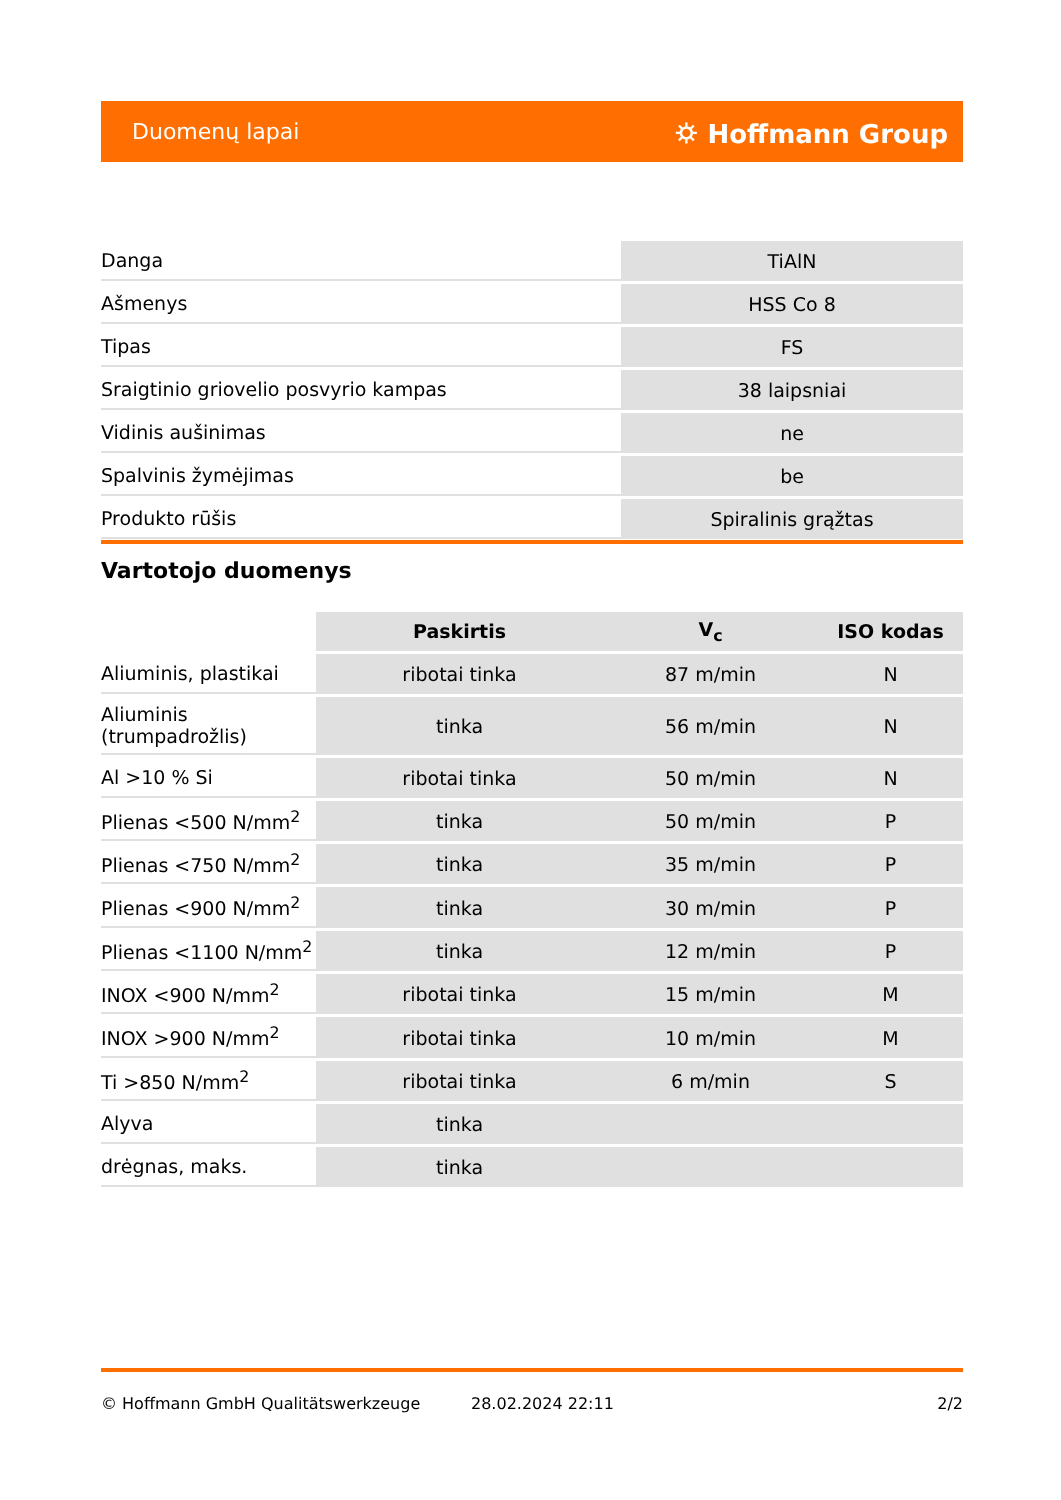Duomenų lapai ⛭ Hoffmann Group
| Danga | TiAlN |
| Ašmenys | HSS Co 8 |
| Tipas | FS |
| Sraigtinio griovelio posvyrio kampas | 38 laipsniai |
| Vidinis aušinimas | ne |
| Spalvinis žymėjimas | be |
| Produkto rūšis | Spiralinis grąžtas |
Vartotojo duomenys
| | Paskirtis | V<sub>c</sub> | ISO kodas |
| --- | --- | --- | --- |
| Aliuminis, plastikai | ribotai tinka | 87 m/min | N |
| Aliuminis (trumpadrožlis) | tinka | 56 m/min | N |
| Al >10 % Si | ribotai tinka | 50 m/min | N |
| Plienas <500 N/mm<sup>2</sup> | tinka | 50 m/min | P |
| Plienas <750 N/mm<sup>2</sup> | tinka | 35 m/min | P |
| Plienas <900 N/mm<sup>2</sup> | tinka | 30 m/min | P |
| Plienas <1100 N/mm<sup>2</sup> | tinka | 12 m/min | P |
| INOX <900 N/mm<sup>2</sup> | ribotai tinka | 15 m/min | M |
| INOX >900 N/mm<sup>2</sup> | ribotai tinka | 10 m/min | M |
| Ti >850 N/mm<sup>2</sup> | ribotai tinka | 6 m/min | S |
| Alyva | tinka | | |
| drėgnas, maks. | tinka | | |
© Hoffmann GmbH Qualitätswerkzeuge 28.02.2024 22:11 2/2